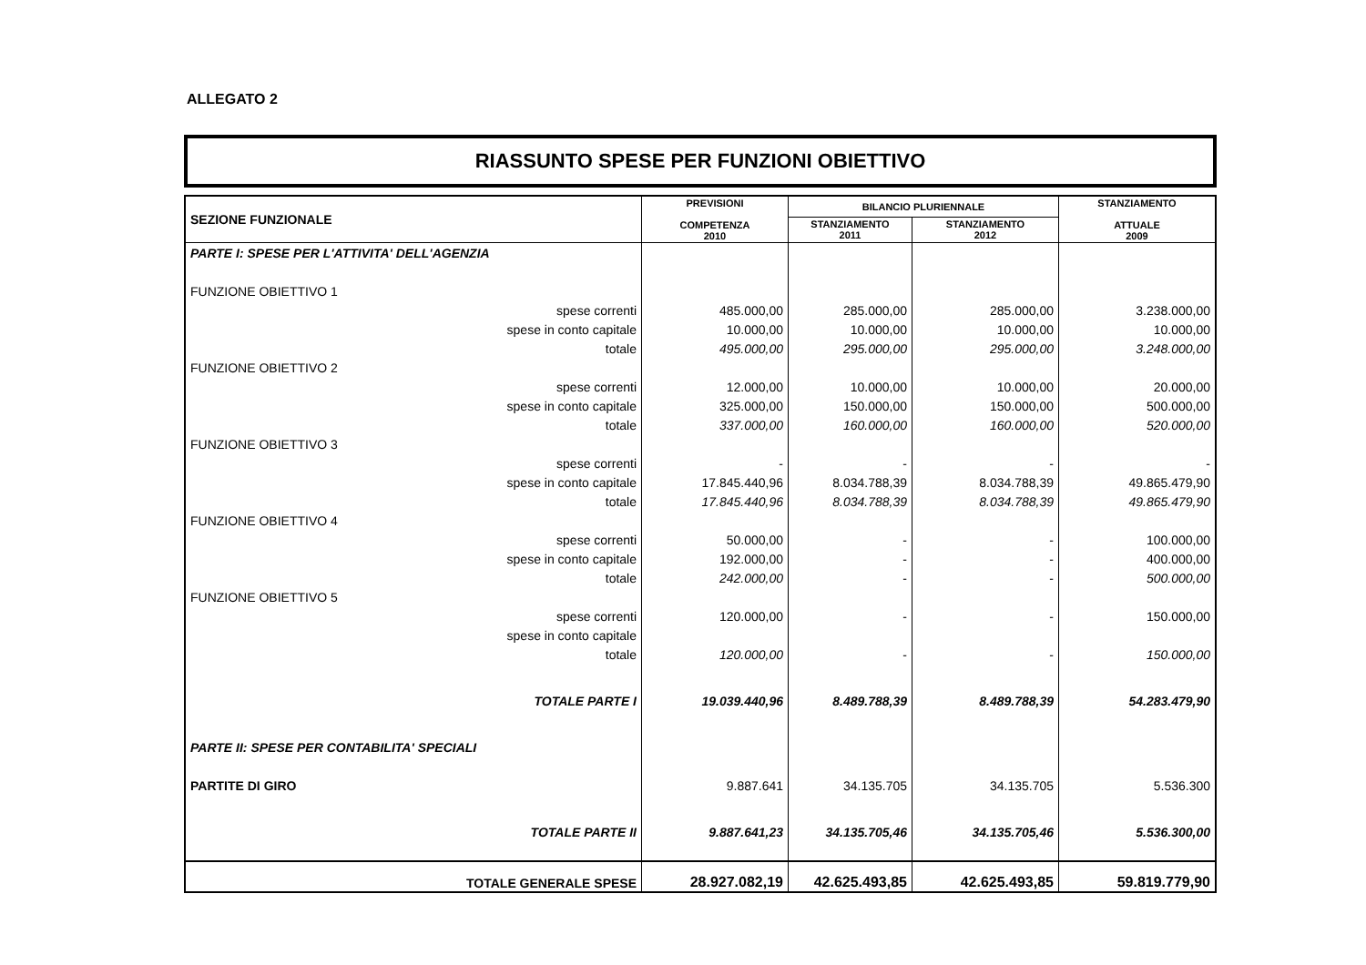ALLEGATO 2
RIASSUNTO SPESE PER FUNZIONI OBIETTIVO
| SEZIONE FUNZIONALE | PREVISIONI COMPETENZA 2010 | BILANCIO PLURIENNALE | | STANZIAMENTO ATTUALE 2009 |
| --- | --- | --- | --- | --- |
| | | STANZIAMENTO 2011 | STANZIAMENTO 2012 | |
| PARTE I: SPESE PER L'ATTIVITA' DELL'AGENZIA | | | | |
| FUNZIONE OBIETTIVO 1 | | | | |
| spese correnti | 485.000,00 | 285.000,00 | 285.000,00 | 3.238.000,00 |
| spese in conto capitale | 10.000,00 | 10.000,00 | 10.000,00 | 10.000,00 |
| totale | 495.000,00 | 295.000,00 | 295.000,00 | 3.248.000,00 |
| FUNZIONE OBIETTIVO 2 | | | | |
| spese correnti | 12.000,00 | 10.000,00 | 10.000,00 | 20.000,00 |
| spese in conto capitale | 325.000,00 | 150.000,00 | 150.000,00 | 500.000,00 |
| totale | 337.000,00 | 160.000,00 | 160.000,00 | 520.000,00 |
| FUNZIONE OBIETTIVO 3 | | | | |
| spese correnti | - | - | - | - |
| spese in conto capitale | 17.845.440,96 | 8.034.788,39 | 8.034.788,39 | 49.865.479,90 |
| totale | 17.845.440,96 | 8.034.788,39 | 8.034.788,39 | 49.865.479,90 |
| FUNZIONE OBIETTIVO 4 | | | | |
| spese correnti | 50.000,00 | - | - | 100.000,00 |
| spese in conto capitale | 192.000,00 | - | - | 400.000,00 |
| totale | 242.000,00 | - | - | 500.000,00 |
| FUNZIONE OBIETTIVO 5 | | | | |
| spese correnti | 120.000,00 | - | - | 150.000,00 |
| spese in conto capitale | | | | |
| totale | 120.000,00 | - | - | 150.000,00 |
| TOTALE PARTE I | 19.039.440,96 | 8.489.788,39 | 8.489.788,39 | 54.283.479,90 |
| PARTE II: SPESE PER CONTABILITA' SPECIALI | | | | |
| PARTITE DI GIRO | 9.887.641 | 34.135.705 | 34.135.705 | 5.536.300 |
| TOTALE PARTE II | 9.887.641,23 | 34.135.705,46 | 34.135.705,46 | 5.536.300,00 |
| TOTALE GENERALE SPESE | 28.927.082,19 | 42.625.493,85 | 42.625.493,85 | 59.819.779,90 |